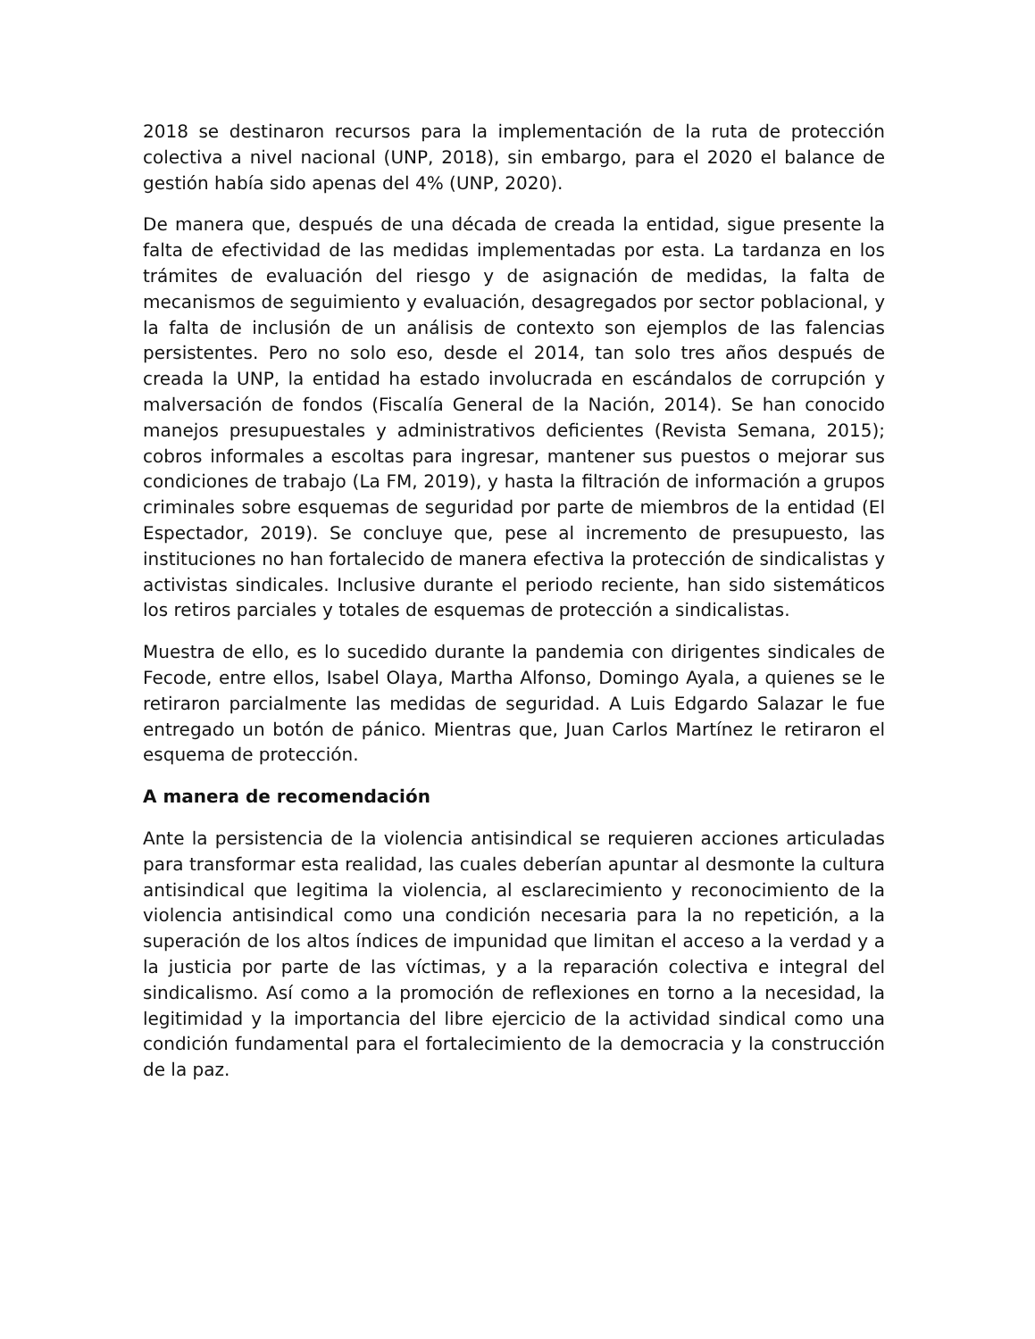2018 se destinaron recursos para la implementación de la ruta de protección colectiva a nivel nacional (UNP, 2018), sin embargo, para el 2020 el balance de gestión había sido apenas del 4% (UNP, 2020).
De manera que, después de una década de creada la entidad, sigue presente la falta de efectividad de las medidas implementadas por esta. La tardanza en los trámites de evaluación del riesgo y de asignación de medidas, la falta de mecanismos de seguimiento y evaluación, desagregados por sector poblacional, y la falta de inclusión de un análisis de contexto son ejemplos de las falencias persistentes. Pero no solo eso, desde el 2014, tan solo tres años después de creada la UNP, la entidad ha estado involucrada en escándalos de corrupción y malversación de fondos (Fiscalía General de la Nación, 2014). Se han conocido manejos presupuestales y administrativos deficientes (Revista Semana, 2015); cobros informales a escoltas para ingresar, mantener sus puestos o mejorar sus condiciones de trabajo (La FM, 2019), y hasta la filtración de información a grupos criminales sobre esquemas de seguridad por parte de miembros de la entidad (El Espectador, 2019). Se concluye que, pese al incremento de presupuesto, las instituciones no han fortalecido de manera efectiva la protección de sindicalistas y activistas sindicales. Inclusive durante el periodo reciente, han sido sistemáticos los retiros parciales y totales de esquemas de protección a sindicalistas.
Muestra de ello, es lo sucedido durante la pandemia con dirigentes sindicales de Fecode, entre ellos, Isabel Olaya, Martha Alfonso, Domingo Ayala, a quienes se le retiraron parcialmente las medidas de seguridad. A Luis Edgardo Salazar le fue entregado un botón de pánico. Mientras que, Juan Carlos Martínez le retiraron el esquema de protección.
A manera de recomendación
Ante la persistencia de la violencia antisindical se requieren acciones articuladas para transformar esta realidad, las cuales deberían apuntar al desmonte la cultura antisindical que legitima la violencia, al esclarecimiento y reconocimiento de la violencia antisindical como una condición necesaria para la no repetición, a la superación de los altos índices de impunidad que limitan el acceso a la verdad y a la justicia por parte de las víctimas, y a la reparación colectiva e integral del sindicalismo. Así como a la promoción de reflexiones en torno a la necesidad, la legitimidad y la importancia del libre ejercicio de la actividad sindical como una condición fundamental para el fortalecimiento de la democracia y la construcción de la paz.